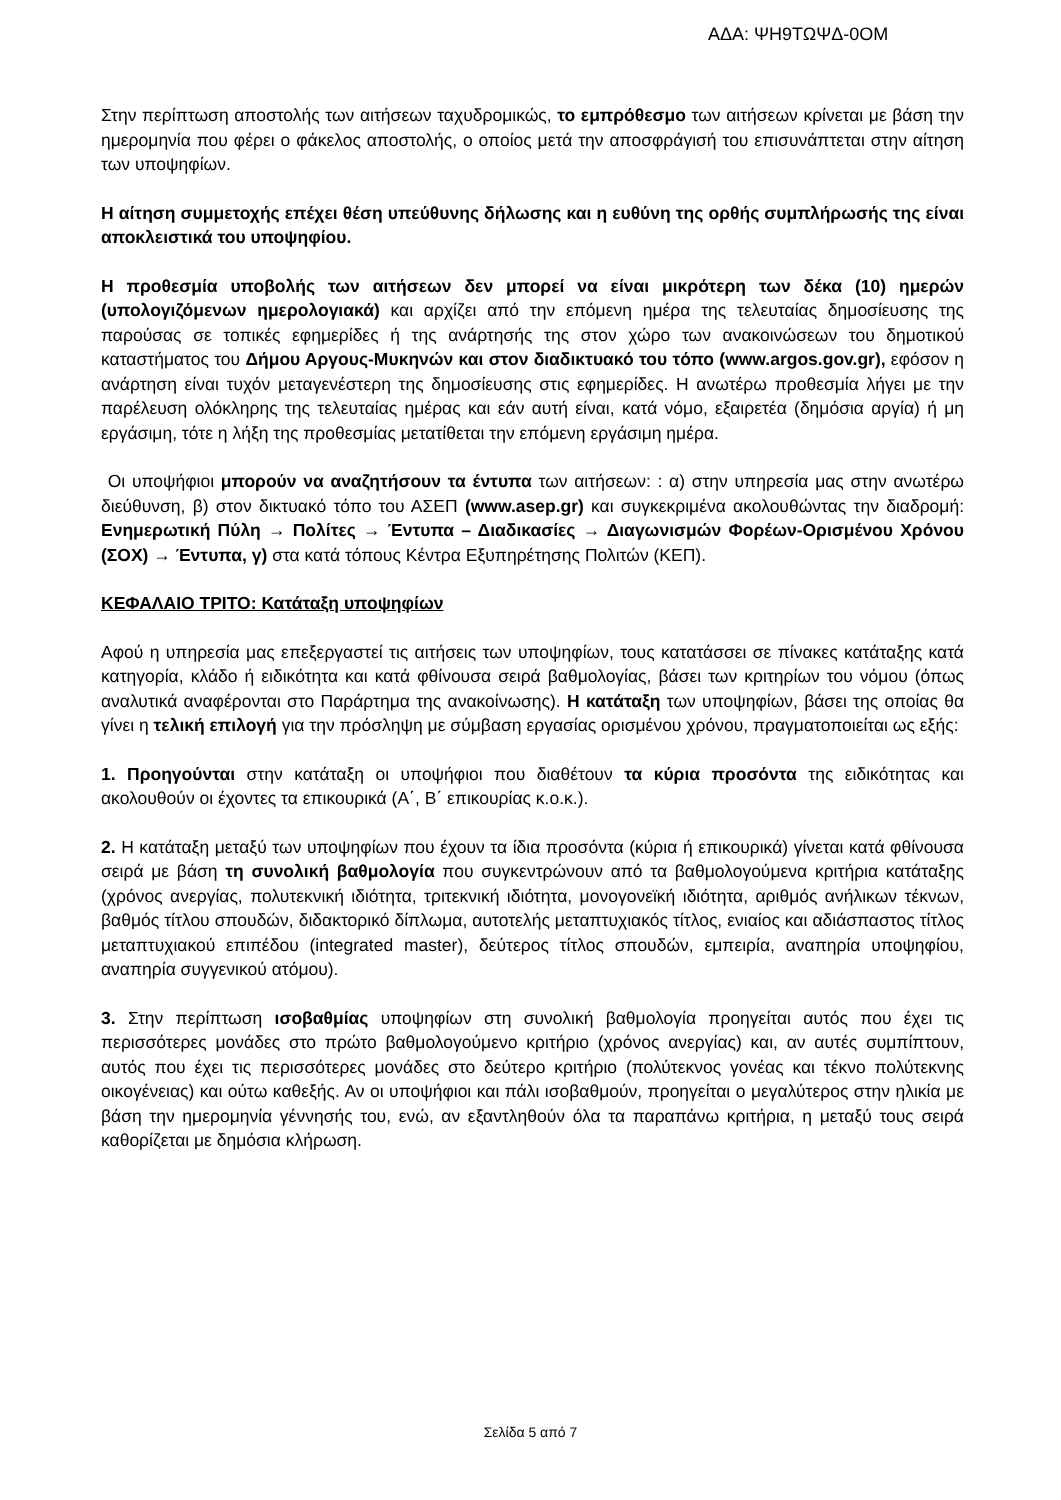ΑΔΑ: ΨΗ9ΤΩΨΔ-0ΟΜ
Στην περίπτωση αποστολής των αιτήσεων ταχυδρομικώς, το εμπρόθεσμο των αιτήσεων κρίνεται με βάση την ημερομηνία που φέρει ο φάκελος αποστολής, ο οποίος μετά την αποσφράγισή του επισυνάπτεται στην αίτηση των υποψηφίων.
Η αίτηση συμμετοχής επέχει θέση υπεύθυνης δήλωσης και η ευθύνη της ορθής συμπλήρωσής της είναι αποκλειστικά του υποψηφίου.
Η προθεσμία υποβολής των αιτήσεων δεν μπορεί να είναι μικρότερη των δέκα (10) ημερών (υπολογιζόμενων ημερολογιακά) και αρχίζει από την επόμενη ημέρα της τελευταίας δημοσίευσης της παρούσας σε τοπικές εφημερίδες ή της ανάρτησής της στον χώρο των ανακοινώσεων του δημοτικού καταστήματος του Δήμου Αργους-Μυκηνών και στον διαδικτυακό του τόπο (www.argos.gov.gr), εφόσον η ανάρτηση είναι τυχόν μεταγενέστερη της δημοσίευσης στις εφημερίδες. Η ανωτέρω προθεσμία λήγει με την παρέλευση ολόκληρης της τελευταίας ημέρας και εάν αυτή είναι, κατά νόμο, εξαιρετέα (δημόσια αργία) ή μη εργάσιμη, τότε η λήξη της προθεσμίας μετατίθεται την επόμενη εργάσιμη ημέρα.
Οι υποψήφιοι μπορούν να αναζητήσουν τα έντυπα των αιτήσεων: : α) στην υπηρεσία μας στην ανωτέρω διεύθυνση, β) στον δικτυακό τόπο του ΑΣΕΠ (www.asep.gr) και συγκεκριμένα ακολουθώντας την διαδρομή: Ενημερωτική Πύλη → Πολίτες → Έντυπα – Διαδικασίες → Διαγωνισμών Φορέων-Ορισμένου Χρόνου (ΣΟΧ) → Έντυπα, γ) στα κατά τόπους Κέντρα Εξυπηρέτησης Πολιτών (ΚΕΠ).
ΚΕΦΑΛΑΙΟ ΤΡΙΤΟ: Κατάταξη υποψηφίων
Αφού η υπηρεσία μας επεξεργαστεί τις αιτήσεις των υποψηφίων, τους κατατάσσει σε πίνακες κατάταξης κατά κατηγορία, κλάδο ή ειδικότητα και κατά φθίνουσα σειρά βαθμολογίας, βάσει των κριτηρίων του νόμου (όπως αναλυτικά αναφέρονται στο Παράρτημα της ανακοίνωσης). Η κατάταξη των υποψηφίων, βάσει της οποίας θα γίνει η τελική επιλογή για την πρόσληψη με σύμβαση εργασίας ορισμένου χρόνου, πραγματοποιείται ως εξής:
1. Προηγούνται στην κατάταξη οι υποψήφιοι που διαθέτουν τα κύρια προσόντα της ειδικότητας και ακολουθούν οι έχοντες τα επικουρικά (Α΄, Β΄ επικουρίας κ.ο.κ.).
2. Η κατάταξη μεταξύ των υποψηφίων που έχουν τα ίδια προσόντα (κύρια ή επικουρικά) γίνεται κατά φθίνουσα σειρά με βάση τη συνολική βαθμολογία που συγκεντρώνουν από τα βαθμολογούμενα κριτήρια κατάταξης (χρόνος ανεργίας, πολυτεκνική ιδιότητα, τριτεκνική ιδιότητα, μονογονεϊκή ιδιότητα, αριθμός ανήλικων τέκνων, βαθμός τίτλου σπουδών, διδακτορικό δίπλωμα, αυτοτελής μεταπτυχιακός τίτλος, ενιαίος και αδιάσπαστος τίτλος μεταπτυχιακού επιπέδου (integrated master), δεύτερος τίτλος σπουδών, εμπειρία, αναπηρία υποψηφίου, αναπηρία συγγενικού ατόμου).
3. Στην περίπτωση ισοβαθμίας υποψηφίων στη συνολική βαθμολογία προηγείται αυτός που έχει τις περισσότερες μονάδες στο πρώτο βαθμολογούμενο κριτήριο (χρόνος ανεργίας) και, αν αυτές συμπίπτουν, αυτός που έχει τις περισσότερες μονάδες στο δεύτερο κριτήριο (πολύτεκνος γονέας και τέκνο πολύτεκνης οικογένειας) και ούτω καθεξής. Αν οι υποψήφιοι και πάλι ισοβαθμούν, προηγείται ο μεγαλύτερος στην ηλικία με βάση την ημερομηνία γέννησής του, ενώ, αν εξαντληθούν όλα τα παραπάνω κριτήρια, η μεταξύ τους σειρά καθορίζεται με δημόσια κλήρωση.
Σελίδα 5 από 7